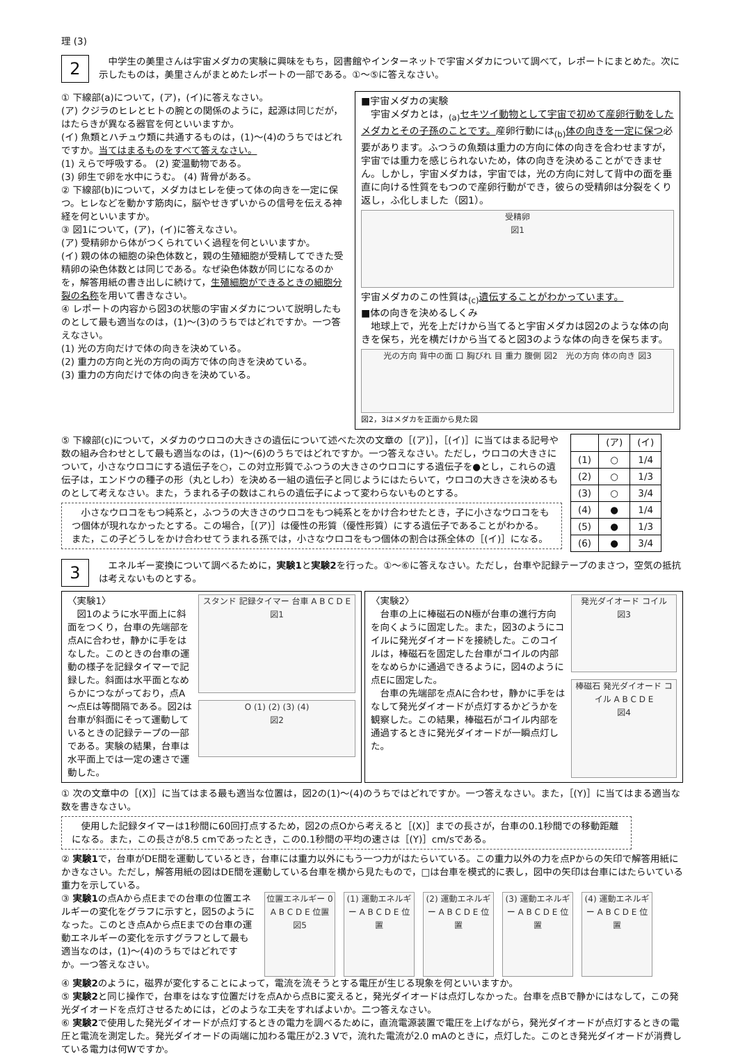理 (3)
2
　中学生の美里さんは宇宙メダカの実験に興味をもち，図書館やインターネットで宇宙メダカについて調べて，レポートにまとめた。次に示したものは，美里さんがまとめたレポートの一部である。①～⑤に答えなさい。
① 下線部(a)について，(ア)，(イ)に答えなさい。
(ア) クジラのヒレとヒトの腕との関係のように，起源は同じだが，はたらきが異なる器官を何といいますか。
(イ) 魚類とハチュウ類に共通するものは，(1)～(4)のうちではどれですか。当てはまるものをすべて答えなさい。
(1) えらで呼吸する。 (2) 変温動物である。
(3) 卵生で卵を水中にうむ。 (4) 背骨がある。
② 下線部(b)について，メダカはヒレを使って体の向きを一定に保つ。ヒレなどを動かす筋肉に，脳やせきずいからの信号を伝える神経を何といいますか。
③ 図1について，(ア)，(イ)に答えなさい。
(ア) 受精卵から体がつくられていく過程を何といいますか。
(イ) 親の体の細胞の染色体数と，親の生殖細胞が受精してできた受精卵の染色体数とは同じである。なぜ染色体数が同じになるのかを，解答用紙の書き出しに続けて，生殖細胞ができるときの細胞分裂の名称を用いて書きなさい。
④ レポートの内容から図3の状態の宇宙メダカについて説明したものとして最も適当なのは，(1)～(3)のうちではどれですか。一つ答えなさい。
(1) 光の方向だけで体の向きを決めている。
(2) 重力の方向と光の方向の両方で体の向きを決めている。
(3) 重力の方向だけで体の向きを決めている。
■宇宙メダカの実験
　宇宙メダカとは，<sub>(a)</sub>セキツイ動物として宇宙で初めて産卵行動をしたメダカとその子孫のことです。産卵行動には<sub>(b)</sub>体の向きを一定に保つ必要があります。ふつうの魚類は重力の方向に体の向きを合わせますが，宇宙では重力を感じられないため，体の向きを決めることができません。しかし，宇宙メダカは，宇宙では，光の方向に対して背中の面を垂直に向ける性質をもつので産卵行動ができ，彼らの受精卵は分裂をくり返し，ふ化しました（図1）。
受精卵
図1
宇宙メダカのこの性質は<sub>(c)</sub>遺伝することがわかっています。
■体の向きを決めるしくみ
　地球上で，光を上だけから当てると宇宙メダカは図2のような体の向きを保ち，光を横だけから当てると図3のような体の向きを保ちます。
光の方向 背中の面 口 胸びれ 目 重力 腹側 図2　光の方向 体の向き 図3
図2，3はメダカを正面から見た図
⑤ 下線部(c)について，メダカのウロコの大きさの遺伝について述べた次の文章の［(ア)］，［(イ)］に当てはまる記号や数の組み合わせとして最も適当なのは，(1)～(6)のうちではどれですか。一つ答えなさい。ただし，ウロコの大きさについて，小さなウロコにする遺伝子を○，この対立形質でふつうの大きさのウロコにする遺伝子を●とし，これらの遺伝子は，エンドウの種子の形（丸としわ）を決める一組の遺伝子と同じようにはたらいて，ウロコの大きさを決めるものとして考えなさい。また，うまれる子の数はこれらの遺伝子によって変わらないものとする。
　小さなウロコをもつ純系と，ふつうの大きさのウロコをもつ純系とをかけ合わせたとき，子に小さなウロコをもつ個体が現れなかったとする。この場合，［(ア)］は優性の形質（優性形質）にする遺伝子であることがわかる。また，この子どうしをかけ合わせてうまれる孫では，小さなウロコをもつ個体の割合は孫全体の［(イ)］になる。
| | (ア) | (イ) |
| --- | --- | --- |
| (1) | ○ | 1/4 |
| (2) | ○ | 1/3 |
| (3) | ○ | 3/4 |
| (4) | ● | 1/4 |
| (5) | ● | 1/3 |
| (6) | ● | 3/4 |
3
　エネルギー変換について調べるために，実験1と実験2を行った。①～⑥に答えなさい。ただし，台車や記録テープのまさつ，空気の抵抗は考えないものとする。
〈実験1〉
　図1のように水平面上に斜面をつくり，台車の先端部を点Aに合わせ，静かに手をはなした。このときの台車の運動の様子を記録タイマーで記録した。斜面は水平面となめらかにつながっており，点A～点Eは等間隔である。図2は台車が斜面にそって運動しているときの記録テープの一部である。実験の結果，台車は水平面上では一定の速さで運動した。
スタンド 記録タイマー 台車 A B C D E
図1
O (1) (2) (3) (4)
図2
〈実験2〉
　台車の上に棒磁石のN極が台車の進行方向を向くように固定した。また，図3のようにコイルに発光ダイオードを接続した。このコイルは，棒磁石を固定した台車がコイルの内部をなめらかに通過できるように，図4のように点Eに固定した。
　台車の先端部を点Aに合わせ，静かに手をはなして発光ダイオードが点灯するかどうかを観察した。この結果，棒磁石がコイル内部を通過するときに発光ダイオードが一瞬点灯した。
発光ダイオード コイル
図3
棒磁石 発光ダイオード コイル A B C D E
図4
① 次の文章中の［(X)］に当てはまる最も適当な位置は，図2の(1)～(4)のうちではどれですか。一つ答えなさい。また，［(Y)］に当てはまる適当な数を書きなさい。
　使用した記録タイマーは1秒間に60回打点するため，図2の点Oから考えると［(X)］までの長さが，台車の0.1秒間での移動距離になる。また，この長さが8.5 cmであったとき，この0.1秒間の平均の速さは［(Y)］cm/sである。
② 実験1で，台車がDE間を運動しているとき，台車には重力以外にもう一つ力がはたらいている。この重力以外の力を点Pからの矢印で解答用紙にかきなさい。ただし，解答用紙の図はDE間を運動している台車を横から見たもので，□は台車を模式的に表し，図中の矢印は台車にはたらいている重力を示している。
③ 実験1の点Aから点Eまでの台車の位置エネルギーの変化をグラフに示すと，図5のようになった。このとき点Aから点Eまでの台車の運動エネルギーの変化を示すグラフとして最も適当なのは，(1)～(4)のうちではどれですか。一つ答えなさい。
位置エネルギー 0 A B C D E 位置
図5
(1) 運動エネルギー A B C D E 位置
(2) 運動エネルギー A B C D E 位置
(3) 運動エネルギー A B C D E 位置
(4) 運動エネルギー A B C D E 位置
④ 実験2のように，磁界が変化することによって，電流を流そうとする電圧が生じる現象を何といいますか。
⑤ 実験2と同じ操作で，台車をはなす位置だけを点Aから点Bに変えると，発光ダイオードは点灯しなかった。台車を点Bで静かにはなして，この発光ダイオードを点灯させるためには，どのような工夫をすればよいか。二つ答えなさい。
⑥ 実験2で使用した発光ダイオードが点灯するときの電力を調べるために，直流電源装置で電圧を上げながら，発光ダイオードが点灯するときの電圧と電流を測定した。発光ダイオードの両端に加わる電圧が2.3 Vで，流れた電流が2.0 mAのときに，点灯した。このとき発光ダイオードが消費している電力は何Wですか。